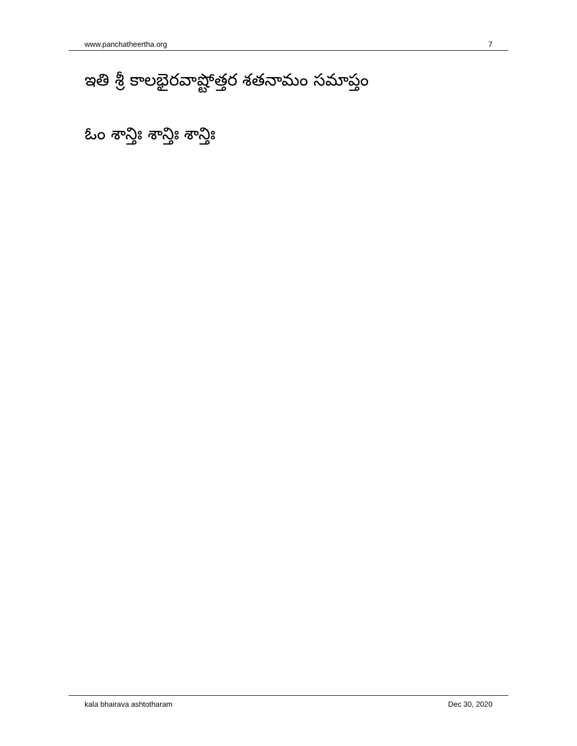www.panchatheertha.org 7
ఇతి శ్రీ కాలభైరవాష్టోత్తర శతనామం సమాప్తం
ఓం శాన్తిః శాన్తిః శాన్తిః
kala bhairava ashtotharam Dec 30, 2020